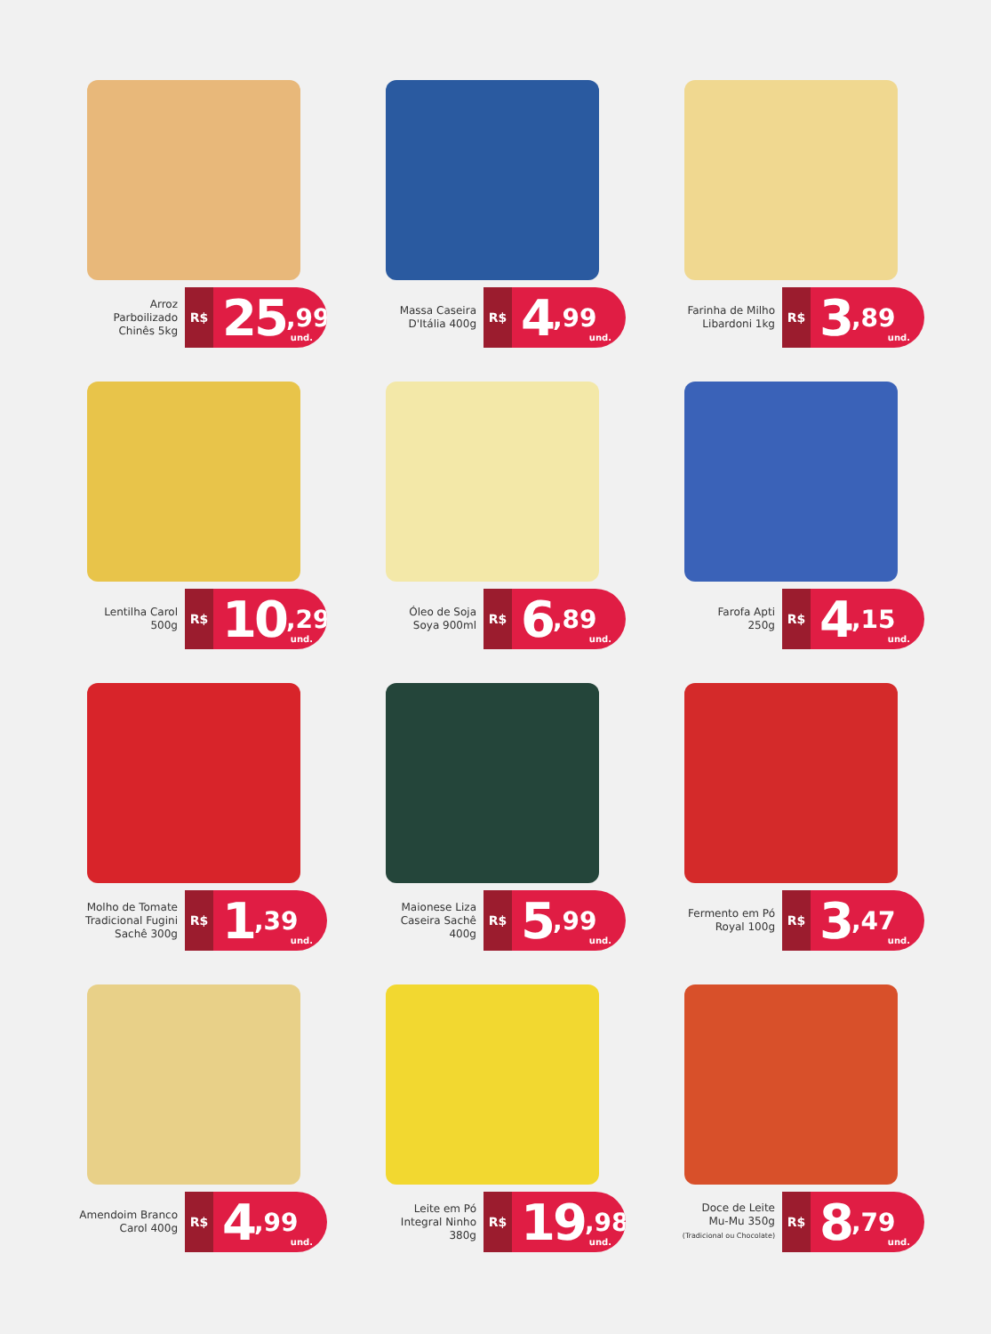Arroz
Parboilizado
Chinês 5kg
R$
25<sup>,99</sup>
und.
Massa Caseira
D'Itália 400g
R$
4<sup>,99</sup>
und.
Farinha de Milho
Libardoni 1kg
R$
3<sup>,89</sup>
und.
Lentilha Carol
500g
R$
10<sup>,29</sup>
und.
Óleo de Soja
Soya 900ml
R$
6<sup>,89</sup>
und.
Farofa Apti
250g
R$
4<sup>,15</sup>
und.
Molho de Tomate
Tradicional Fugini
Sachê 300g
R$
1<sup>,39</sup>
und.
Maionese Liza
Caseira Sachê
400g
R$
5<sup>,99</sup>
und.
Fermento em Pó
Royal 100g
R$
3<sup>,47</sup>
und.
Amendoim Branco
Carol 400g
R$
4<sup>,99</sup>
und.
Leite em Pó
Integral Ninho
380g
R$
19<sup>,98</sup>
und.
Doce de Leite
Mu-Mu 350g
(Tradicional ou Chocolate)
R$
8<sup>,79</sup>
und.